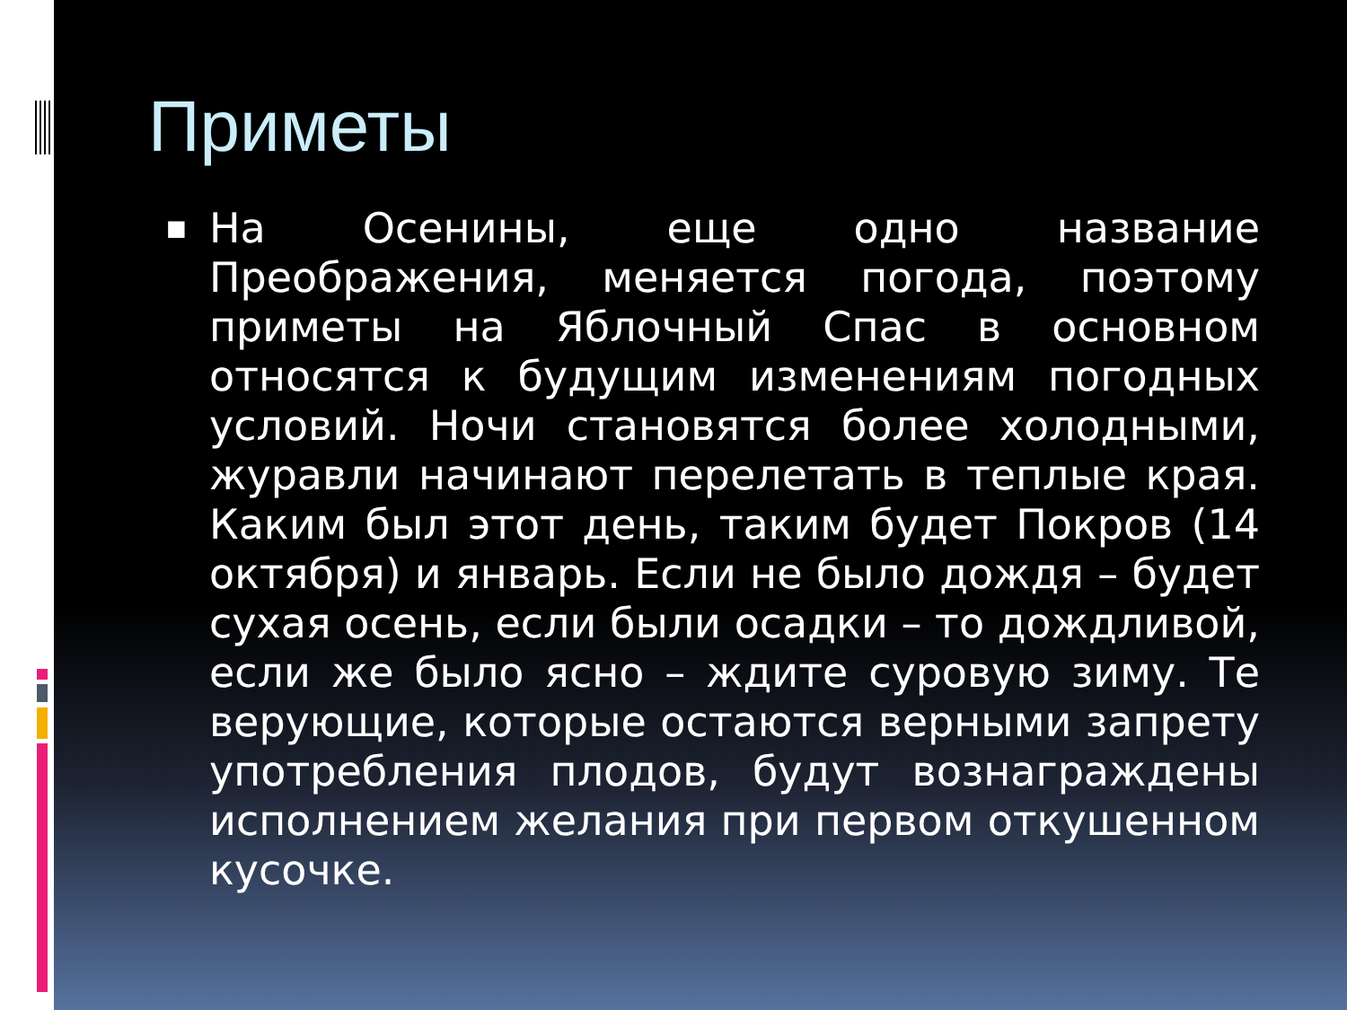Приметы
■
На Осенины, еще одно название Преображения, меняется погода, поэтому приметы на Яблочный Спас в основном относятся к будущим изменениям погодных условий. Ночи становятся более холодными, журавли начинают перелетать в теплые края. Каким был этот день, таким будет Покров (14 октября) и январь. Если не было дождя – будет сухая осень, если были осадки – то дождливой, если же было ясно – ждите суровую зиму. Те верующие, которые остаются верными запрету употребления плодов, будут вознаграждены исполнением желания при первом откушенном кусочке.